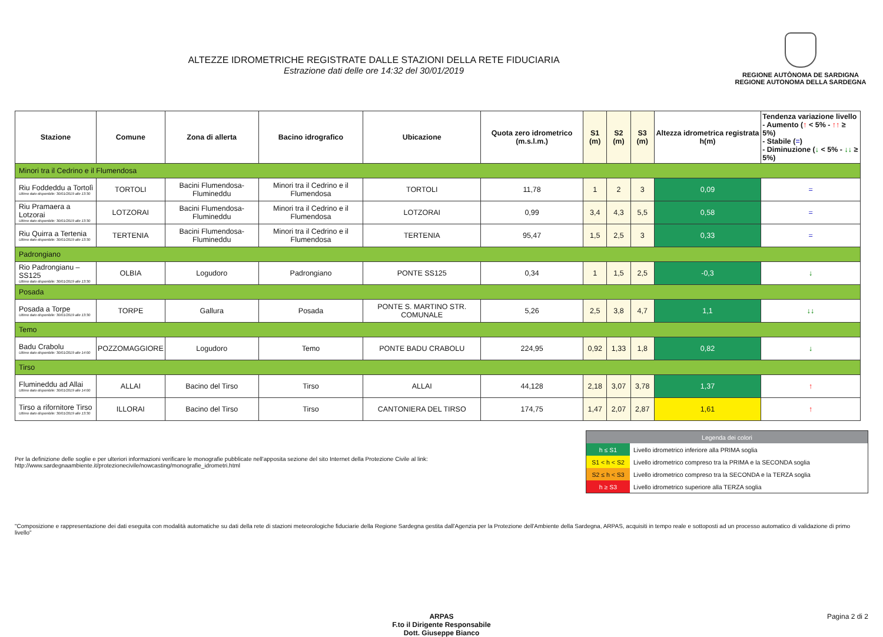ALTEZZE IDROMETRICHE REGISTRATE DALLE STAZIONI DELLA RETE FIDUCIARIA
Estrazione dati delle ore 14:32 del 30/01/2019
REGIONE AUTÒNOMA DE SARDIGNA
REGIONE AUTONOMA DELLA SARDEGNA
| Stazione | Comune | Zona di allerta | Bacino idrografico | Ubicazione | Quota zero idrometrico (m.s.l.m.) | S1 (m) | S2 (m) | S3 (m) | Altezza idrometrica registrata h(m) | Tendenza variazione livello - Aumento ( ↑ < 5% - ↑↑ ≥ 5%) - Stabile ( = ) - Diminuzione ( ↓ < 5% - ↓↓ ≥ 5%) |
| --- | --- | --- | --- | --- | --- | --- | --- | --- | --- | --- |
| Minori tra il Cedrino e il Flumendosa | | | | | | | | | | |
| Riu Foddeddu a Tortolì Ultimo dato disponibile: 30/01/2019 alle 13:30 | TORTOLI | Bacini Flumendosa-Flumineddu | Minori tra il Cedrino e il Flumendosa | TORTOLI | 11,78 | 1 | 2 | 3 | 0,09 | = |
| Riu Pramaera a Lotzorai Ultimo dato disponibile: 30/01/2019 alle 13:30 | LOTZORAI | Bacini Flumendosa-Flumineddu | Minori tra il Cedrino e il Flumendosa | LOTZORAI | 0,99 | 3,4 | 4,3 | 5,5 | 0,58 | = |
| Riu Quirra a Tertenia Ultimo dato disponibile: 30/01/2019 alle 13:30 | TERTENIA | Bacini Flumendosa-Flumineddu | Minori tra il Cedrino e il Flumendosa | TERTENIA | 95,47 | 1,5 | 2,5 | 3 | 0,33 | = |
| Padrongiano | | | | | | | | | | |
| Rio Padrongianu – SS125 Ultimo dato disponibile: 30/01/2019 alle 13:30 | OLBIA | Logudoro | Padrongiano | PONTE SS125 | 0,34 | 1 | 1,5 | 2,5 | -0,3 | ↓ |
| Posada | | | | | | | | | | |
| Posada a Torpe Ultimo dato disponibile: 30/01/2019 alle 13:30 | TORPE | Gallura | Posada | PONTE S. MARTINO STR. COMUNALE | 5,26 | 2,5 | 3,8 | 4,7 | 1,1 | ↓↓ |
| Temo | | | | | | | | | | |
| Badu Crabolu Ultimo dato disponibile: 30/01/2019 alle 14:00 | POZZOMAGGIORE | Logudoro | Temo | PONTE BADU CRABOLU | 224,95 | 0,92 | 1,33 | 1,8 | 0,82 | ↓ |
| Tirso | | | | | | | | | | |
| Flumineddu ad Allai Ultimo dato disponibile: 30/01/2019 alle 14:00 | ALLAI | Bacino del Tirso | Tirso | ALLAI | 44,128 | 2,18 | 3,07 | 3,78 | 1,37 | ↑ |
| Tirso a rifornitore Tirso Ultimo dato disponibile: 30/01/2019 alle 13:30 | ILLORAI | Bacino del Tirso | Tirso | CANTONIERA DEL TIRSO | 174,75 | 1,47 | 2,07 | 2,87 | 1,61 | ↑ |
Per la definizione delle soglie e per ulteriori informazioni verificare le monografie pubblicate nell'apposita sezione del sito Internet della Protezione Civile al link:
http://www.sardegnaambiente.it/protezionecivile/nowcasting/monografie_idrometri.html
| Legenda dei colori | |
| h ≤ S1 | Livello idrometrico inferiore alla PRIMA soglia |
| S1 < h < S2 | Livello idrometrico compreso tra la PRIMA e la SECONDA soglia |
| S2 ≤ h < S3 | Livello idrometrico compreso tra la SECONDA e la TERZA soglia |
| h ≥ S3 | Livello idrometrico superiore alla TERZA soglia |
"Composizione e rappresentazione dei dati eseguita con modalità automatiche su dati della rete di stazioni meteorologiche fiduciarie della Regione Sardegna gestita dall'Agenzia per la Protezione dell'Ambiente della Sardegna, ARPAS, acquisiti in tempo reale e sottoposti ad un processo automatico di validazione di primo livello"
ARPAS
F.to il Dirigente Responsabile
Dott. Giuseppe Bianco
Pagina 2 di 2